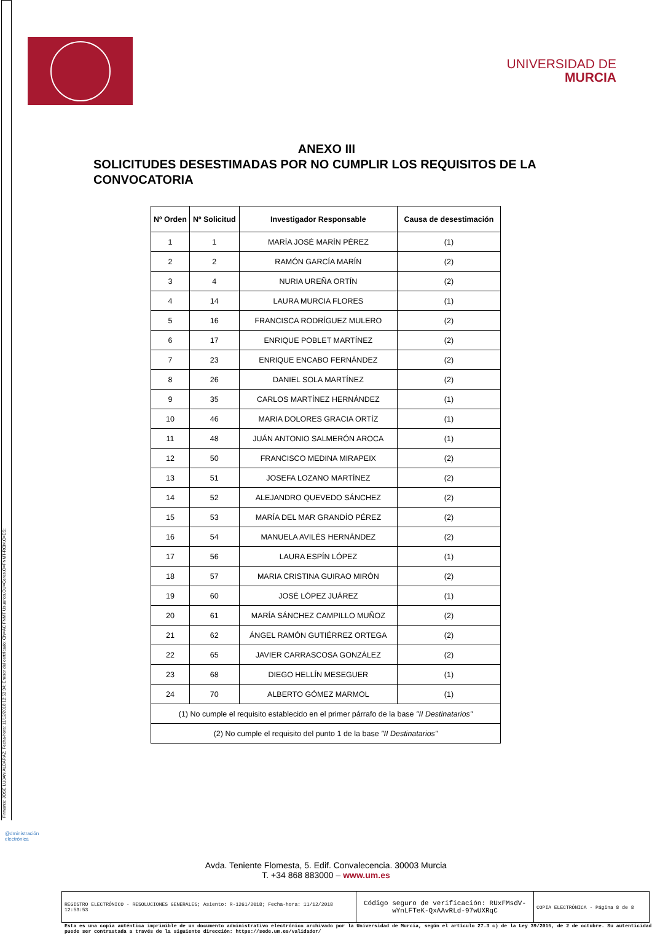Firmante: JOSÉ LUJAN ALCARAZ; Fecha-hora: 11/12/2018 12:53:34; Emisor del certificado: CN=AC FNMT Usuarios,OU=Ceres,O=FNMT-RCM,C=ES;
UNIVERSIDAD DE
MURCIA
ANEXO III
SOLICITUDES DESESTIMADAS POR NO CUMPLIR LOS REQUISITOS DE LA CONVOCATORIA
| Nº Orden | Nº Solicitud | Investigador Responsable | Causa de desestimación |
| --- | --- | --- | --- |
| 1 | 1 | MARÍA JOSÉ MARÍN PÉREZ | (1) |
| 2 | 2 | RAMÓN GARCÍA MARÍN | (2) |
| 3 | 4 | NURIA UREÑA ORTÍN | (2) |
| 4 | 14 | LAURA MURCIA FLORES | (1) |
| 5 | 16 | FRANCISCA RODRÍGUEZ MULERO | (2) |
| 6 | 17 | ENRIQUE POBLET MARTÍNEZ | (2) |
| 7 | 23 | ENRIQUE ENCABO FERNÁNDEZ | (2) |
| 8 | 26 | DANIEL SOLA MARTÍNEZ | (2) |
| 9 | 35 | CARLOS MARTÍNEZ HERNÁNDEZ | (1) |
| 10 | 46 | MARIA DOLORES GRACIA ORTÍZ | (1) |
| 11 | 48 | JUÁN ANTONIO SALMERÓN AROCA | (1) |
| 12 | 50 | FRANCISCO MEDINA MIRAPEIX | (2) |
| 13 | 51 | JOSEFA LOZANO MARTÍNEZ | (2) |
| 14 | 52 | ALEJANDRO QUEVEDO SÁNCHEZ | (2) |
| 15 | 53 | MARÍA DEL MAR GRANDÍO PÉREZ | (2) |
| 16 | 54 | MANUELA AVILÉS HERNÁNDEZ | (2) |
| 17 | 56 | LAURA ESPÍN LÓPEZ | (1) |
| 18 | 57 | MARIA CRISTINA GUIRAO MIRÓN | (2) |
| 19 | 60 | JOSÉ LÓPEZ JUÁREZ | (1) |
| 20 | 61 | MARÍA SÁNCHEZ CAMPILLO MUÑOZ | (2) |
| 21 | 62 | ÁNGEL RAMÓN GUTIÉRREZ ORTEGA | (2) |
| 22 | 65 | JAVIER CARRASCOSA GONZÁLEZ | (2) |
| 23 | 68 | DIEGO HELLÍN MESEGUER | (1) |
| 24 | 70 | ALBERTO GÓMEZ MARMOL | (1) |
| (1) No cumple el requisito establecido en el primer párrafo de la base "II Destinatarios" | | | |
| (2) No cumple el requisito del punto 1 de la base "II Destinatarios" | | | |
Avda. Teniente Flomesta, 5. Edif. Convalecencia. 30003 Murcia
T. +34 868 883000 – www.um.es
@dministración
electrónica
REGISTRO ELECTRÓNICO - RESOLUCIONES GENERALES; Asiento: R-1261/2018; Fecha-hora: 11/12/2018 12:53:53
Código seguro de verificación: RUxFMsdV-wYnLFTeK-QxAAvRLd-97wUXRqC
COPIA ELECTRÓNICA - Página 8 de 8
Esta es una copia auténtica imprimible de un documento administrativo electrónico archivado por la Universidad de Murcia, según el artículo 27.3 c) de la Ley 39/2015, de 2 de octubre. Su autenticidad puede ser contrastada a través de la siguiente dirección: https://sede.um.es/validador/